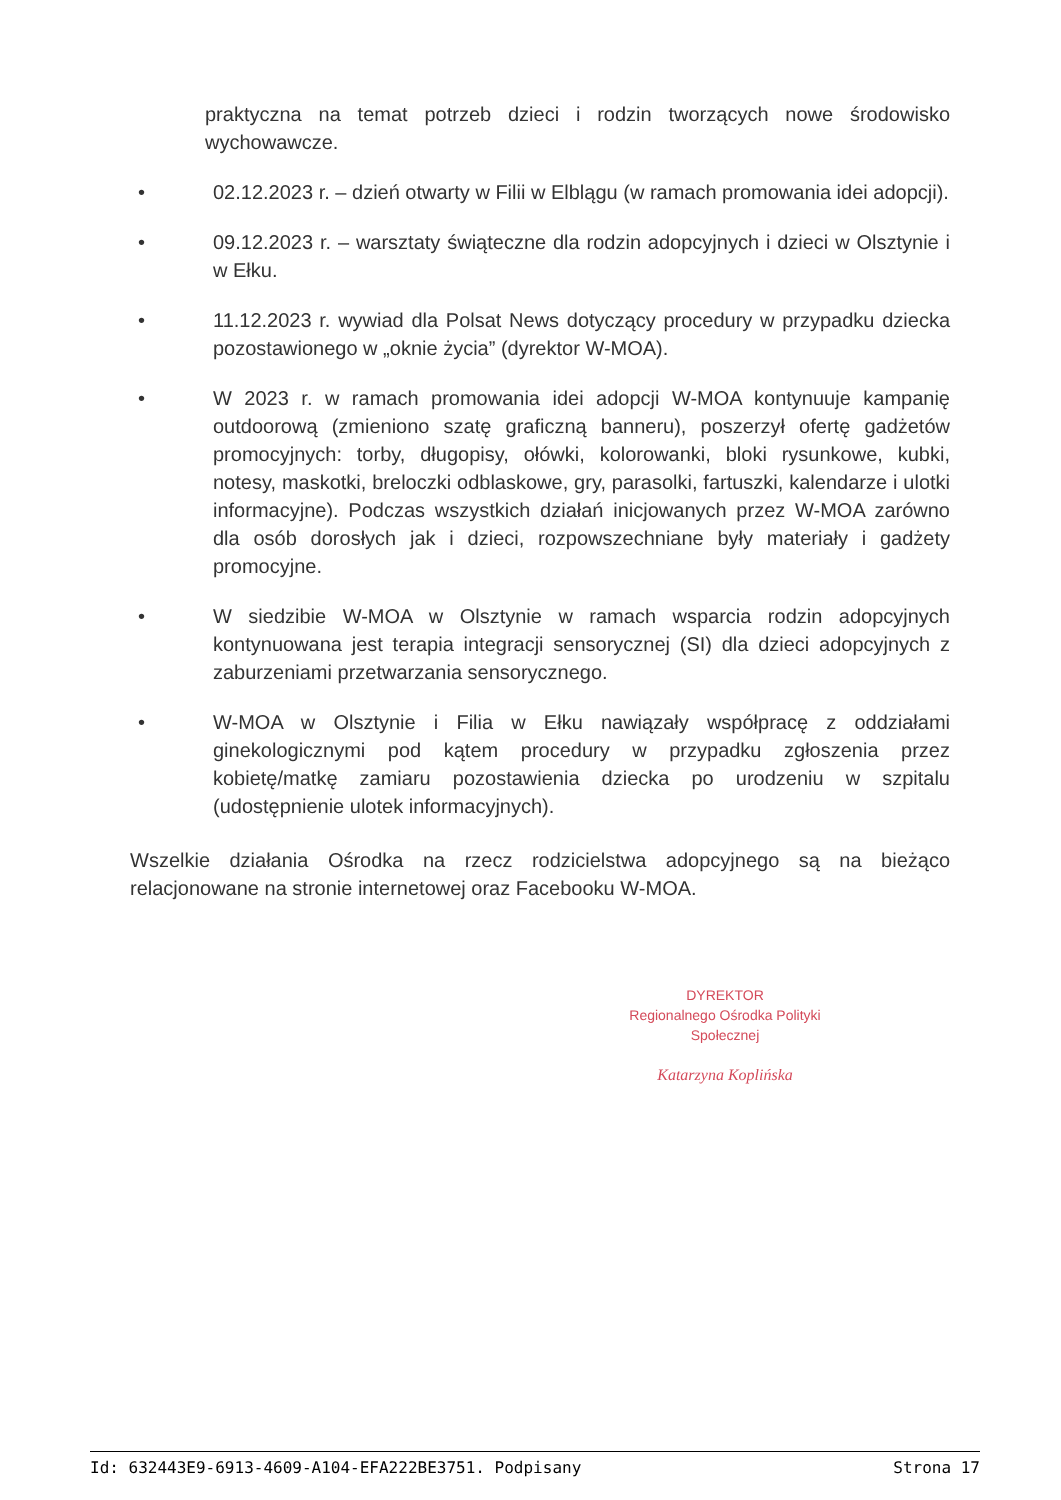praktyczna na temat potrzeb dzieci i rodzin tworzących nowe środowisko wychowawcze.
• 02.12.2023 r. – dzień otwarty w Filii w Elblągu (w ramach promowania idei adopcji).
• 09.12.2023 r. – warsztaty świąteczne dla rodzin adopcyjnych i dzieci w Olsztynie i w Ełku.
• 11.12.2023 r. wywiad dla Polsat News dotyczący procedury w przypadku dziecka pozostawionego w „oknie życia” (dyrektor W-MOA).
• W 2023 r. w ramach promowania idei adopcji W-MOA kontynuuje kampanię outdoorową (zmieniono szatę graficzną banneru), poszerzył ofertę gadżetów promocyjnych: torby, długopisy, ołówki, kolorowanki, bloki rysunkowe, kubki, notesy, maskotki, breloczki odblaskowe, gry, parasolki, fartuszki, kalendarze i ulotki informacyjne). Podczas wszystkich działań inicjowanych przez W-MOA zarówno dla osób dorosłych jak i dzieci, rozpowszechniane były materiały i gadżety promocyjne.
• W siedzibie W-MOA w Olsztynie w ramach wsparcia rodzin adopcyjnych kontynuowana jest terapia integracji sensorycznej (SI) dla dzieci adopcyjnych z zaburzeniami przetwarzania sensorycznego.
• W-MOA w Olsztynie i Filia w Ełku nawiązały współpracę z oddziałami ginekologicznymi pod kątem procedury w przypadku zgłoszenia przez kobietę/matkę zamiaru pozostawienia dziecka po urodzeniu w szpitalu (udostępnienie ulotek informacyjnych).
Wszelkie działania Ośrodka na rzecz rodzicielstwa adopcyjnego są na bieżąco relacjonowane na stronie internetowej oraz Facebooku W-MOA.
DYREKTOR
Regionalnego Ośrodka Polityki Społecznej
Katarzyna Koplińska
Id: 632443E9-6913-4609-A104-EFA222BE3751. Podpisany Strona 17